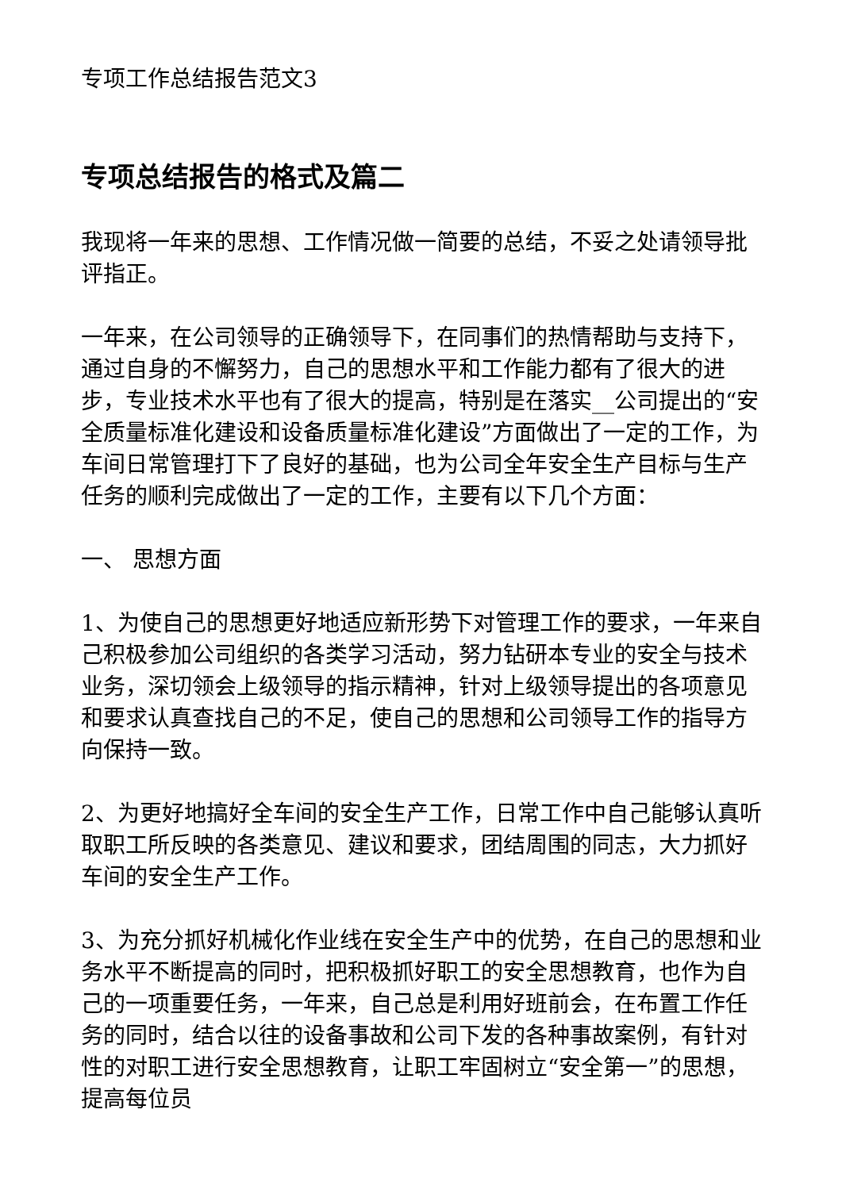专项工作总结报告范文3
专项总结报告的格式及篇二
我现将一年来的思想、工作情况做一简要的总结，不妥之处请领导批评指正。
一年来，在公司领导的正确领导下，在同事们的热情帮助与支持下，通过自身的不懈努力，自己的思想水平和工作能力都有了很大的进步，专业技术水平也有了很大的提高，特别是在落实__公司提出的“安全质量标准化建设和设备质量标准化建设”方面做出了一定的工作，为车间日常管理打下了良好的基础，也为公司全年安全生产目标与生产任务的顺利完成做出了一定的工作，主要有以下几个方面：
一、 思想方面
1、为使自己的思想更好地适应新形势下对管理工作的要求，一年来自己积极参加公司组织的各类学习活动，努力钻研本专业的安全与技术业务，深切领会上级领导的指示精神，针对上级领导提出的各项意见和要求认真查找自己的不足，使自己的思想和公司领导工作的指导方向保持一致。
2、为更好地搞好全车间的安全生产工作，日常工作中自己能够认真听取职工所反映的各类意见、建议和要求，团结周围的同志，大力抓好车间的安全生产工作。
3、为充分抓好机械化作业线在安全生产中的优势，在自己的思想和业务水平不断提高的同时，把积极抓好职工的安全思想教育，也作为自己的一项重要任务，一年来，自己总是利用好班前会，在布置工作任务的同时，结合以往的设备事故和公司下发的各种事故案例，有针对性的对职工进行安全思想教育，让职工牢固树立“安全第一”的思想，提高每位员